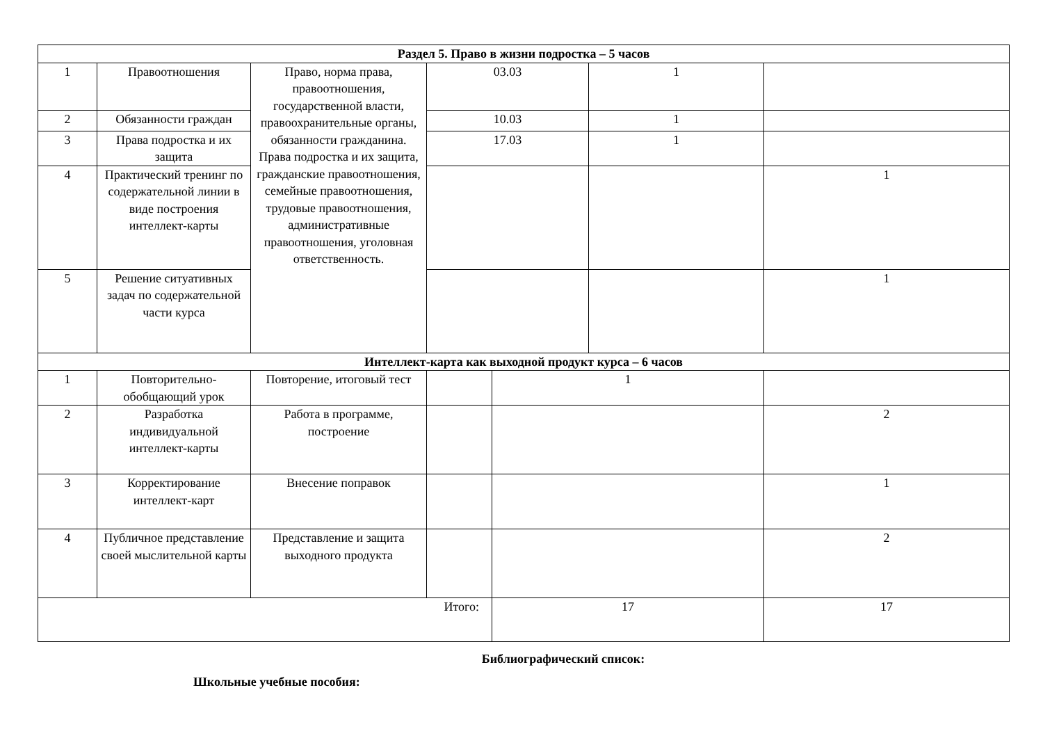| Раздел 5. Право в жизни подростка – 5 часов | | | | | | |
| 1 | Правоотношения | Право, норма права, правоотношения, государственной власти, правоохранительные органы, обязанности гражданина. Права подростка и их защита, гражданские правоотношения, семейные правоотношения, трудовые правоотношения, административные правоотношения, уголовная ответственность. | 03.03 | | 1 | |
| 2 | Обязанности граждан | | 10.03 | | 1 | |
| 3 | Права подростка и их защита | | 17.03 | | 1 | |
| 4 | Практический тренинг по содержательной линии в виде построения интеллект-карты | | | | | 1 |
| 5 | Решение ситуативных задач по содержательной части курса | | | | | 1 |
| Интеллект-карта как выходной продукт курса – 6 часов | | | | | | |
| 1 | Повторительно-обобщающий урок | Повторение, итоговый тест | | 1 | | |
| 2 | Разработка индивидуальной интеллект-карты | Работа в программе, построение | | | | 2 |
| 3 | Корректирование интеллект-карт | Внесение поправок | | | | 1 |
| 4 | Публичное представление своей мыслительной карты | Представление и защита выходного продукта | | | | 2 |
| Итого: | | | | 17 | | 17 |
Библиографический список:
Школьные учебные пособия: